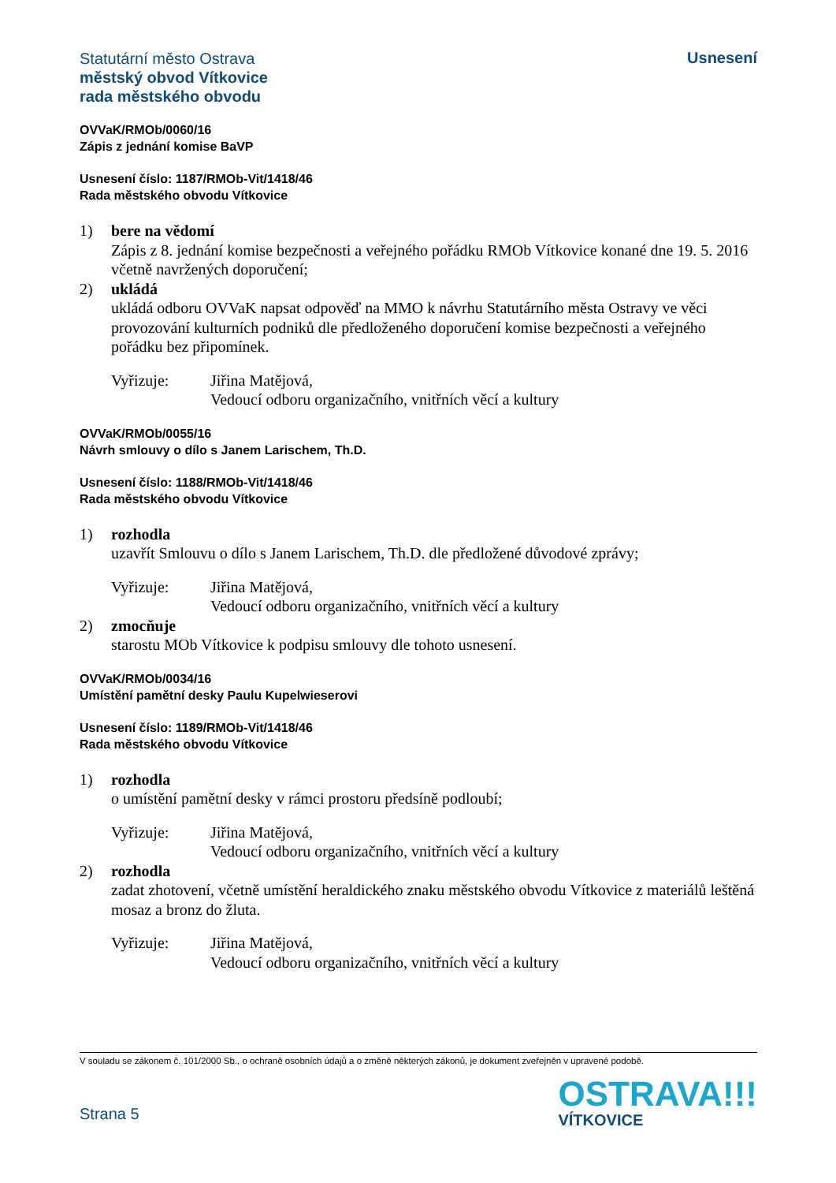Statutární město Ostrava
městský obvod Vítkovice
rada městského obvodu
Usnesení
OVVaK/RMOb/0060/16
Zápis z jednání komise BaVP
Usnesení číslo: 1187/RMOb-Vit/1418/46
Rada městského obvodu Vítkovice
1) bere na vědomí
Zápis z 8. jednání komise bezpečnosti a veřejného pořádku RMOb Vítkovice konané dne 19. 5. 2016 včetně navržených doporučení;
2) ukládá
ukládá odboru OVVaK napsat odpověď na MMO k návrhu Statutárního města Ostravy ve věci provozování kulturních podniků dle předloženého doporučení komise bezpečnosti a veřejného pořádku bez připomínek.
Vyřizuje: Jiřina Matějová,
Vedoucí odboru organizačního, vnitřních věcí a kultury
OVVaK/RMOb/0055/16
Návrh smlouvy o dílo s Janem Larischem, Th.D.
Usnesení číslo: 1188/RMOb-Vit/1418/46
Rada městského obvodu Vítkovice
1) rozhodla
uzavřít Smlouvu o dílo s Janem Larischem, Th.D. dle předložené důvodové zprávy;
Vyřizuje: Jiřina Matějová,
Vedoucí odboru organizačního, vnitřních věcí a kultury
2) zmocňuje
starostu MOb Vítkovice k podpisu smlouvy dle tohoto usnesení.
OVVaK/RMOb/0034/16
Umístění pamětní desky Paulu Kupelwieserovi
Usnesení číslo: 1189/RMOb-Vit/1418/46
Rada městského obvodu Vítkovice
1) rozhodla
o umístění pamětní desky v rámci prostoru předsíně podloubí;
Vyřizuje: Jiřina Matějová,
Vedoucí odboru organizačního, vnitřních věcí a kultury
2) rozhodla
zadat zhotovení, včetně umístění heraldického znaku městského obvodu Vítkovice z materiálů leštěná mosaz a bronz do žluta.
Vyřizuje: Jiřina Matějová,
Vedoucí odboru organizačního, vnitřních věcí a kultury
V souladu se zákonem č. 101/2000 Sb., o ochraně osobních údajů a o změně některých zákonů, je dokument zveřejněn v upravené podobě.
Strana 5
OSTRAVA!!!
VÍTKOVICE